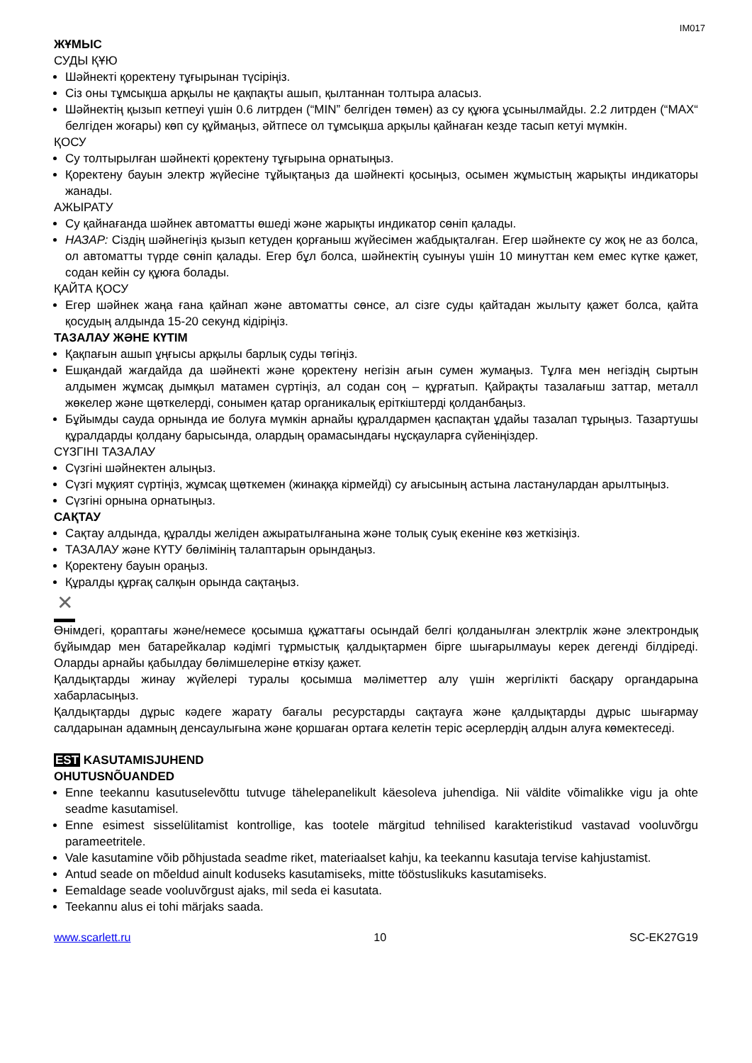IM017
ЖҰМЫС
СУДЫ ҚҰЮ
Шәйнекті қоректену тұғырынан түсіріңіз.
Сіз оны тұмсықша арқылы не қақпақты ашып, қылтаннан толтыра аласыз.
Шәйнектің қызып кетпеуі үшін 0.6 литрден (“MIN” белгіден төмен) аз су құюға ұсынылмайды. 2.2 литрден (“MAX“ белгіден жоғары) көп су құймаңыз, әйтпесе ол тұмсықша арқылы қайнаған кезде тасып кетуі мүмкін.
ҚОСУ
Су толтырылған шәйнекті қоректену тұғырына орнатыңыз.
Қоректену бауын электр жүйесіне тұйықтаңыз да шәйнекті қосыңыз, осымен жұмыстың жарықты индикаторы жанады.
АЖЫРАТУ
Су қайнағанда шәйнек автоматты өшеді және жарықты индикатор сөніп қалады.
НАЗАР: Сіздің шәйнегіңіз қызып кетуден қорғаныш жүйесімен жабдықталған. Егер шәйнекте су жоқ не аз болса, ол автоматты түрде сөніп қалады. Егер бұл болса, шәйнектің суынуы үшін 10 минуттан кем емес күтке қажет, содан кейін су құюға болады.
ҚАЙТА ҚОСУ
Егер шәйнек жаңа ғана қайнап және автоматты сөнсе, ал сізге суды қайтадан жылыту қажет болса, қайта қосудың алдында 15-20 секунд кідіріңіз.
ТАЗАЛАУ ЖӘНЕ КҮТІМ
Қақпағын ашып ұңғысы арқылы барлық суды төгіңіз.
Ешқандай жағдайда да шәйнекті және қоректену негізін ағын сумен жумаңыз. Тұлға мен негіздің сыртын алдымен жұмсақ дымқыл матамен сүртіңіз, ал содан соң – құрғатып. Қайрақты тазалағыш заттар, металл жөкелер және щөткелерді, сонымен қатар органикалық еріткіштерді қолданбаңыз.
Бұйымды сауда орнында ие болуға мүмкін арнайы құралдармен қаспақтан ұдайы тазалап тұрыңыз. Тазартушы құралдарды қолдану барысында, олардың орамасындағы нұсқауларға сүйеніңіздер.
СҮЗГІНІ ТАЗАЛАУ
Сүзгіні шәйнектен алыңыз.
Сүзгі мұқият сүртіңіз, жұмсақ щөткемен (жинаққа кірмейді) су ағысының астына ластанулардан арылтыңыз.
Сүзгіні орнына орнатыңыз.
САҚТАУ
Сақтау алдында, құралды желіден ажыратылғанына және толық суық екеніне көз жеткізіңіз.
ТАЗАЛАУ және КҮТУ бөлімінің талаптарын орындаңыз.
Қоректену бауын ораңыз.
Құралды құрғақ салқын орында сақтаңыз.
✕
Өнімдегі, қораптағы және/немесе қосымша құжаттағы осындай белгі қолданылған электрлік және электрондық бұйымдар мен батарейкалар кәдімгі тұрмыстық қалдықтармен бірге шығарылмауы керек дегенді білдіреді. Оларды арнайы қабылдау бөлімшелеріне өткізу қажет.
Қалдықтарды жинау жүйелері туралы қосымша мәліметтер алу үшін жергілікті басқару органдарына хабарласыңыз.
Қалдықтарды дұрыс кәдеге жарату бағалы ресурстарды сақтауға және қалдықтарды дұрыс шығармау салдарынан адамның денсаулығына және қоршаған ортаға келетін теріс әсерлердің алдын алуға көмектеседі.
EST KASUTAMISJUHEND
OHUTUSNÕUANDED
Enne teekannu kasutuselevõttu tutvuge tähelepanelikult käesoleva juhendiga. Nii väldite võimalikke vigu ja ohte seadme kasutamisel.
Enne esimest sisselülitamist kontrollige, kas tootele märgitud tehnilised karakteristikud vastavad vooluvõrgu parameetritele.
Vale kasutamine võib põhjustada seadme riket, materiaalset kahju, ka teekannu kasutaja tervise kahjustamist.
Antud seade on mõeldud ainult koduseks kasutamiseks, mitte tööstuslikuks kasutamiseks.
Eemaldage seade vooluvõrgust ajaks, mil seda ei kasutata.
Teekannu alus ei tohi märjaks saada.
www.scarlett.ru 10 SC-EK27G19